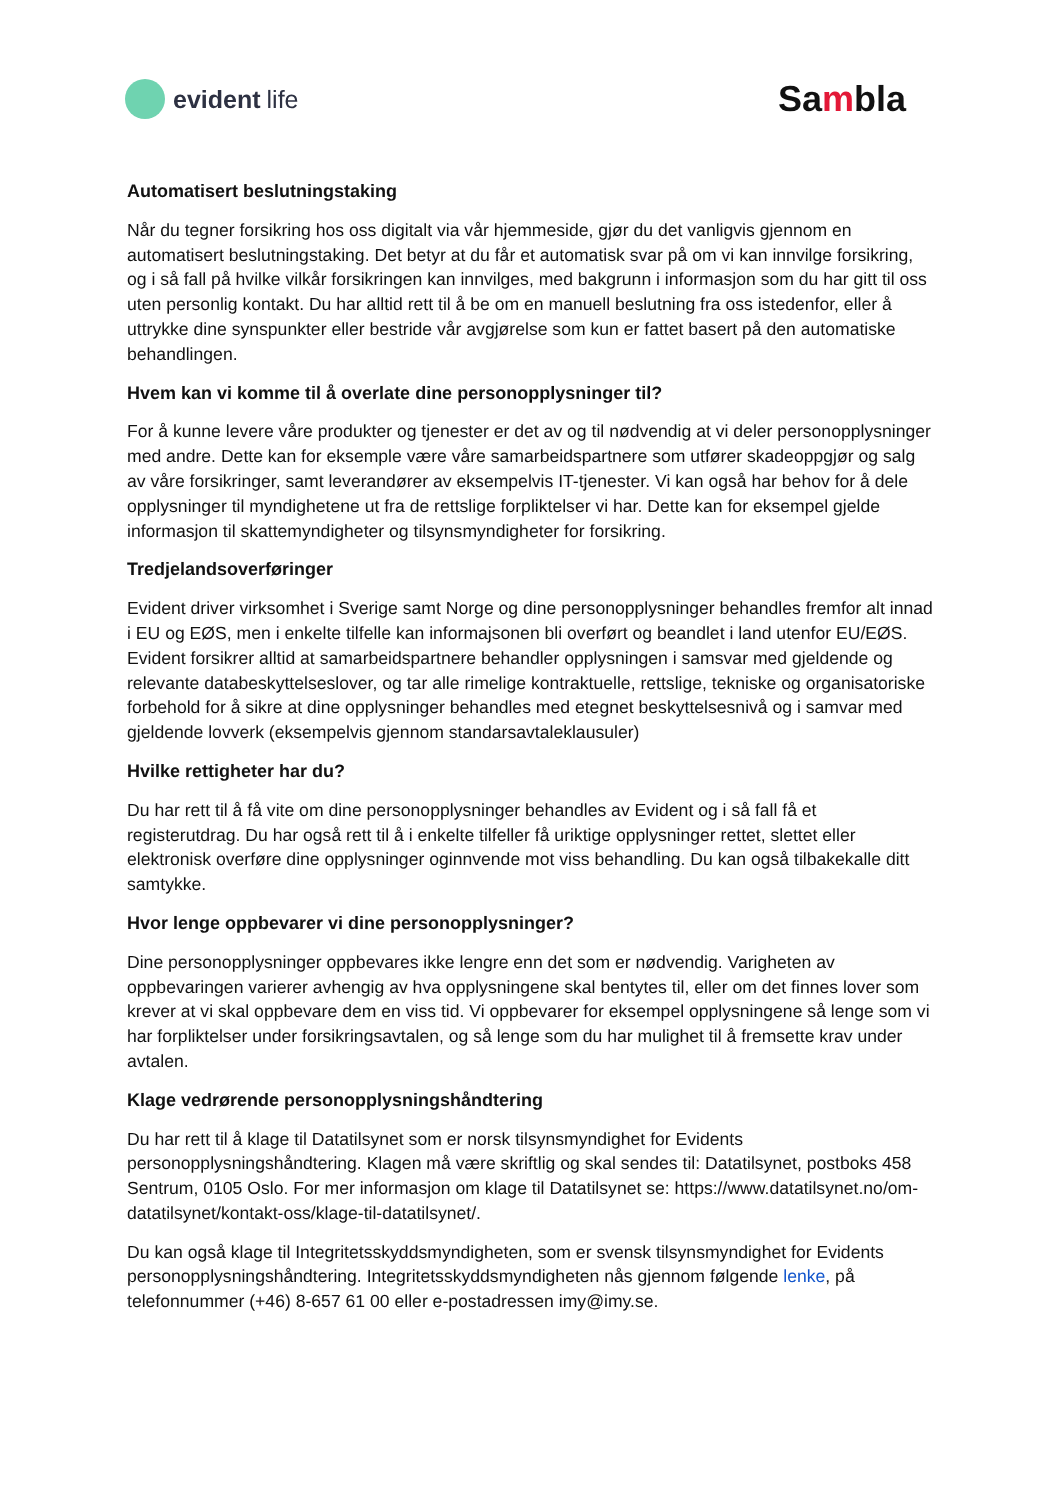evident life
Sambla
Automatisert beslutningstaking
Når du tegner forsikring hos oss digitalt via vår hjemmeside, gjør du det vanligvis gjennom en automatisert beslutningstaking. Det betyr at du får et automatisk svar på om vi kan innvilge forsikring, og i så fall på hvilke vilkår forsikringen kan innvilges, med bakgrunn i informasjon som du har gitt til oss uten personlig kontakt. Du har alltid rett til å be om en manuell beslutning fra oss istedenfor, eller å uttrykke dine synspunkter eller bestride vår avgjørelse som kun er fattet basert på den automatiske behandlingen.
Hvem kan vi komme til å overlate dine personopplysninger til?
For å kunne levere våre produkter og tjenester er det av og til nødvendig at vi deler personopplysninger med andre. Dette kan for eksemple være våre samarbeidspartnere som utfører skadeoppgjør og salg av våre forsikringer, samt leverandører av eksempelvis IT-tjenester. Vi kan også har behov for å dele opplysninger til myndighetene ut fra de rettslige forpliktelser vi har. Dette kan for eksempel gjelde informasjon til skattemyndigheter og tilsynsmyndigheter for forsikring.
Tredjelandsoverføringer
Evident driver virksomhet i Sverige samt Norge og dine personopplysninger behandles fremfor alt innad i EU og EØS, men i enkelte tilfelle kan informajsonen bli overført og beandlet i land utenfor EU/EØS. Evident forsikrer alltid at samarbeidspartnere behandler opplysningen i samsvar med gjeldende og relevante databeskyttelseslover, og tar alle rimelige kontraktuelle, rettslige, tekniske og organisatoriske forbehold for å sikre at dine opplysninger behandles med etegnet beskyttelsesnivå og i samvar med gjeldende lovverk (eksempelvis gjennom standarsavtaleklausuler)
Hvilke rettigheter har du?
Du har rett til å få vite om dine personopplysninger behandles av Evident og i så fall få et registerutdrag. Du har også rett til å i enkelte tilfeller få uriktige opplysninger rettet, slettet eller elektronisk overføre dine opplysninger oginnvende mot viss behandling. Du kan også tilbakekalle ditt samtykke.
Hvor lenge oppbevarer vi dine personopplysninger?
Dine personopplysninger oppbevares ikke lengre enn det som er nødvendig. Varigheten av oppbevaringen varierer avhengig av hva opplysningene skal bentytes til, eller om det finnes lover som krever at vi skal oppbevare dem en viss tid. Vi oppbevarer for eksempel opplysningene så lenge som vi har forpliktelser under forsikringsavtalen, og så lenge som du har mulighet til å fremsette krav under avtalen.
Klage vedrørende personopplysningshåndtering
Du har rett til å klage til Datatilsynet som er norsk tilsynsmyndighet for Evidents personopplysningshåndtering. Klagen må være skriftlig og skal sendes til: Datatilsynet, postboks 458 Sentrum, 0105 Oslo. For mer informasjon om klage til Datatilsynet se: https://www.datatilsynet.no/om-datatilsynet/kontakt-oss/klage-til-datatilsynet/.
Du kan også klage til Integritetsskyddsmyndigheten, som er svensk tilsynsmyndighet for Evidents personopplysningshåndtering. Integritetsskyddsmyndigheten nås gjennom følgende lenke, på telefonnummer (+46) 8-657 61 00 eller e-postadressen imy@imy.se.